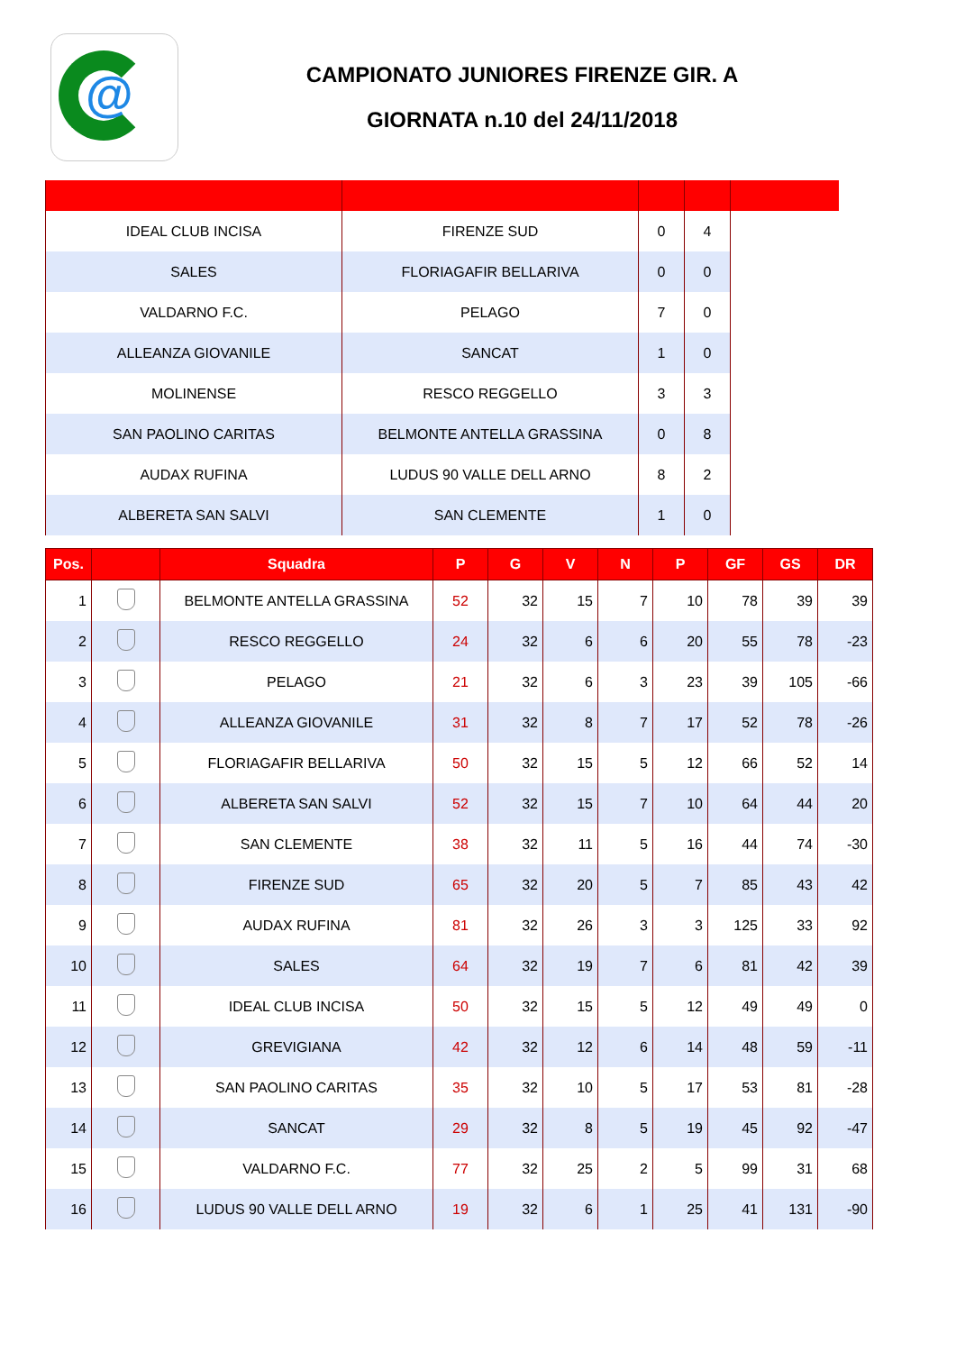@
CAMPIONATO JUNIORES FIRENZE GIR. A
GIORNATA n.10 del 24/11/2018
| IDEAL CLUB INCISA | FIRENZE SUD | 0 | 4 | |
| SALES | FLORIAGAFIR BELLARIVA | 0 | 0 | |
| VALDARNO F.C. | PELAGO | 7 | 0 | |
| ALLEANZA GIOVANILE | SANCAT | 1 | 0 | |
| MOLINENSE | RESCO REGGELLO | 3 | 3 | |
| SAN PAOLINO CARITAS | BELMONTE ANTELLA GRASSINA | 0 | 8 | |
| AUDAX RUFINA | LUDUS 90 VALLE DELL ARNO | 8 | 2 | |
| ALBERETA SAN SALVI | SAN CLEMENTE | 1 | 0 | |
| Pos. | | Squadra | P | G | V | N | P | GF | GS | DR |
| --- | --- | --- | --- | --- | --- | --- | --- | --- | --- | --- |
| 1 | | BELMONTE ANTELLA GRASSINA | 52 | 32 | 15 | 7 | 10 | 78 | 39 | 39 |
| 2 | | RESCO REGGELLO | 24 | 32 | 6 | 6 | 20 | 55 | 78 | -23 |
| 3 | | PELAGO | 21 | 32 | 6 | 3 | 23 | 39 | 105 | -66 |
| 4 | | ALLEANZA GIOVANILE | 31 | 32 | 8 | 7 | 17 | 52 | 78 | -26 |
| 5 | | FLORIAGAFIR BELLARIVA | 50 | 32 | 15 | 5 | 12 | 66 | 52 | 14 |
| 6 | | ALBERETA SAN SALVI | 52 | 32 | 15 | 7 | 10 | 64 | 44 | 20 |
| 7 | | SAN CLEMENTE | 38 | 32 | 11 | 5 | 16 | 44 | 74 | -30 |
| 8 | | FIRENZE SUD | 65 | 32 | 20 | 5 | 7 | 85 | 43 | 42 |
| 9 | | AUDAX RUFINA | 81 | 32 | 26 | 3 | 3 | 125 | 33 | 92 |
| 10 | | SALES | 64 | 32 | 19 | 7 | 6 | 81 | 42 | 39 |
| 11 | | IDEAL CLUB INCISA | 50 | 32 | 15 | 5 | 12 | 49 | 49 | 0 |
| 12 | | GREVIGIANA | 42 | 32 | 12 | 6 | 14 | 48 | 59 | -11 |
| 13 | | SAN PAOLINO CARITAS | 35 | 32 | 10 | 5 | 17 | 53 | 81 | -28 |
| 14 | | SANCAT | 29 | 32 | 8 | 5 | 19 | 45 | 92 | -47 |
| 15 | | VALDARNO F.C. | 77 | 32 | 25 | 2 | 5 | 99 | 31 | 68 |
| 16 | | LUDUS 90 VALLE DELL ARNO | 19 | 32 | 6 | 1 | 25 | 41 | 131 | -90 |